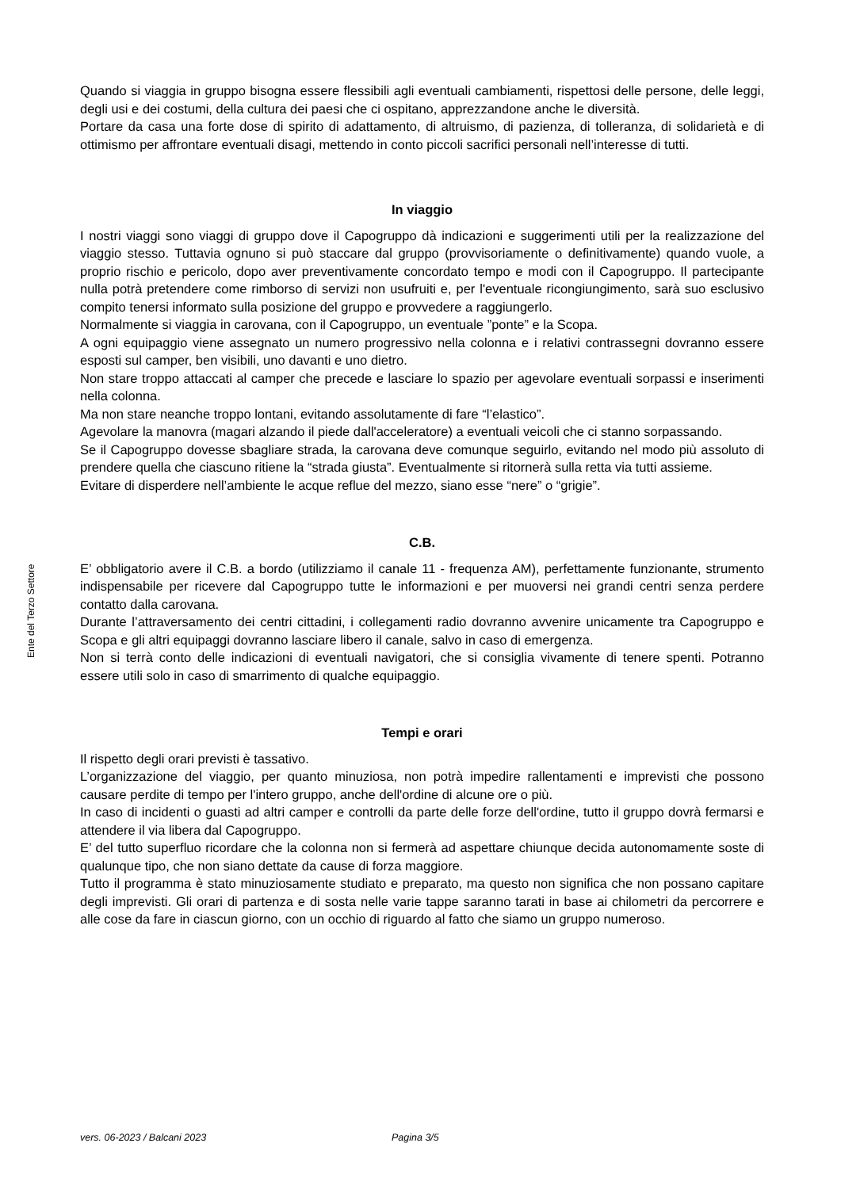Quando si viaggia in gruppo bisogna essere flessibili agli eventuali cambiamenti, rispettosi delle persone, delle leggi, degli usi e dei costumi, della cultura dei paesi che ci ospitano, apprezzandone anche le diversità.
Portare da casa una forte dose di spirito di adattamento, di altruismo, di pazienza, di tolleranza, di solidarietà e di ottimismo per affrontare eventuali disagi, mettendo in conto piccoli sacrifici personali nell’interesse di tutti.
In viaggio
I nostri viaggi sono viaggi di gruppo dove il Capogruppo dà indicazioni e suggerimenti utili per la realizzazione del viaggio stesso. Tuttavia ognuno si può staccare dal gruppo (provvisoriamente o definitivamente) quando vuole, a proprio rischio e pericolo, dopo aver preventivamente concordato tempo e modi con il Capogruppo. Il partecipante nulla potrà pretendere come rimborso di servizi non usufruiti e, per l'eventuale ricongiungimento, sarà suo esclusivo compito tenersi informato sulla posizione del gruppo e provvedere a raggiungerlo.
Normalmente si viaggia in carovana, con il Capogruppo, un eventuale ”ponte” e la Scopa.
A ogni equipaggio viene assegnato un numero progressivo nella colonna e i relativi contrassegni dovranno essere esposti sul camper, ben visibili, uno davanti e uno dietro.
Non stare troppo attaccati al camper che precede e lasciare lo spazio per agevolare eventuali sorpassi e inserimenti nella colonna.
Ma non stare neanche troppo lontani, evitando assolutamente di fare “l’elastico”.
Agevolare la manovra (magari alzando il piede dall'acceleratore) a eventuali veicoli che ci stanno sorpassando.
Se il Capogruppo dovesse sbagliare strada, la carovana deve comunque seguirlo, evitando nel modo più assoluto di prendere quella che ciascuno ritiene la “strada giusta”. Eventualmente si ritornerà sulla retta via tutti assieme.
Evitare di disperdere nell’ambiente le acque reflue del mezzo, siano esse “nere” o “grigie”.
C.B.
E’ obbligatorio avere il C.B. a bordo (utilizziamo il canale 11 - frequenza AM), perfettamente funzionante, strumento indispensabile per ricevere dal Capogruppo tutte le informazioni e per muoversi nei grandi centri senza perdere contatto dalla carovana.
Durante l’attraversamento dei centri cittadini, i collegamenti radio dovranno avvenire unicamente tra Capogruppo e Scopa e gli altri equipaggi dovranno lasciare libero il canale, salvo in caso di emergenza.
Non si terrà conto delle indicazioni di eventuali navigatori, che si consiglia vivamente di tenere spenti. Potranno essere utili solo in caso di smarrimento di qualche equipaggio.
Tempi e orari
Il rispetto degli orari previsti è tassativo.
L’organizzazione del viaggio, per quanto minuziosa, non potrà impedire rallentamenti e imprevisti che possono causare perdite di tempo per l'intero gruppo, anche dell'ordine di alcune ore o più.
In caso di incidenti o guasti ad altri camper e controlli da parte delle forze dell'ordine, tutto il gruppo dovrà fermarsi e attendere il via libera dal Capogruppo.
E’ del tutto superfluo ricordare che la colonna non si fermerà ad aspettare chiunque decida autonomamente soste di qualunque tipo, che non siano dettate da cause di forza maggiore.
Tutto il programma è stato minuziosamente studiato e preparato, ma questo non significa che non possano capitare degli imprevisti. Gli orari di partenza e di sosta nelle varie tappe saranno tarati in base ai chilometri da percorrere e alle cose da fare in ciascun giorno, con un occhio di riguardo al fatto che siamo un gruppo numeroso.
Ente del Terzo Settore
vers. 06-2023 / Balcani 2023 Pagina 3/5